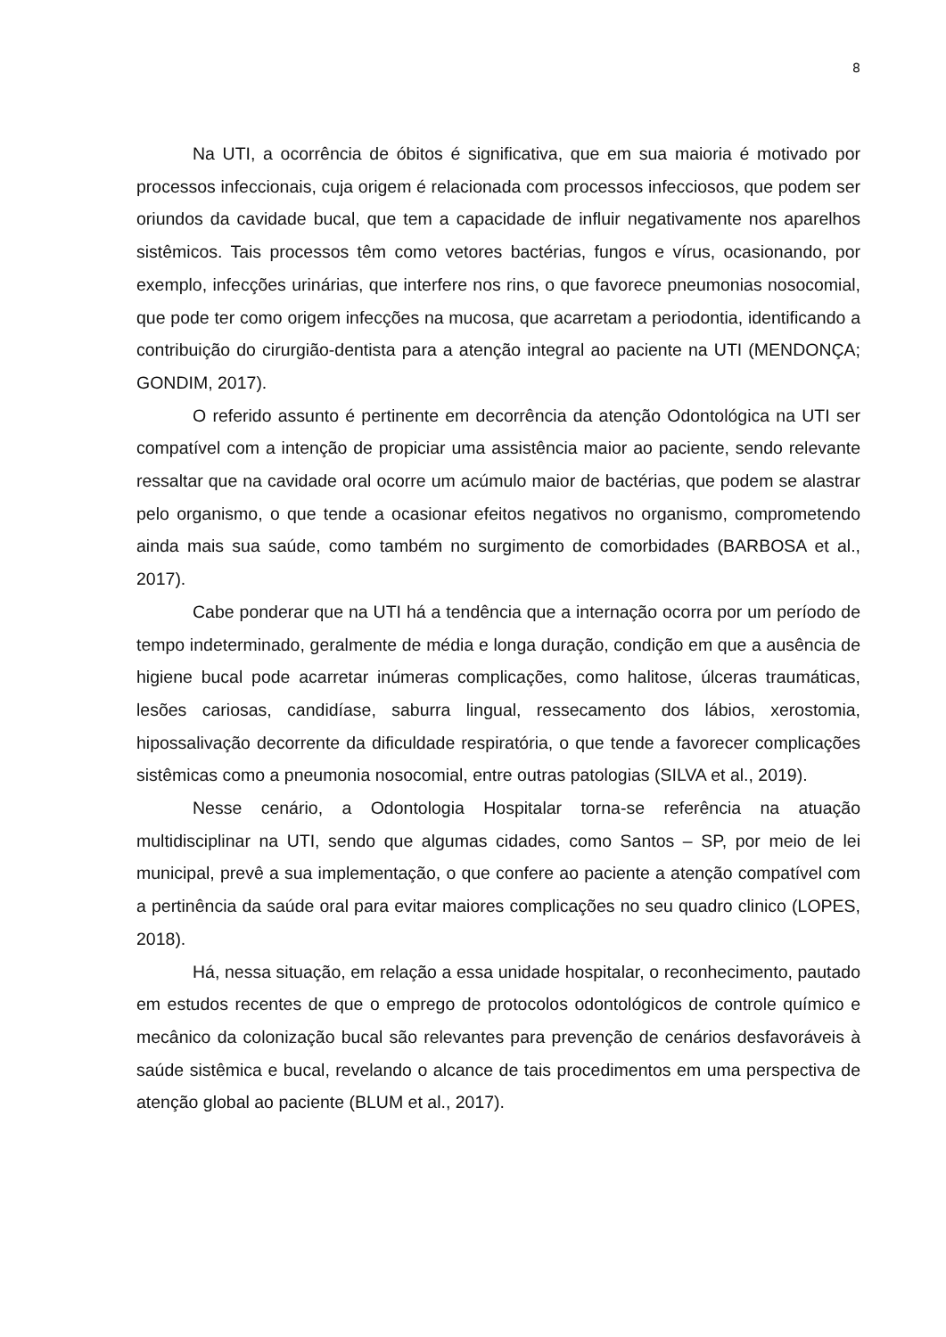8
Na UTI, a ocorrência de óbitos é significativa, que em sua maioria é motivado por processos infeccionais, cuja origem é relacionada com processos infecciosos, que podem ser oriundos da cavidade bucal, que tem a capacidade de influir negativamente nos aparelhos sistêmicos. Tais processos têm como vetores bactérias, fungos e vírus, ocasionando, por exemplo, infecções urinárias, que interfere nos rins, o que favorece pneumonias nosocomial, que pode ter como origem infecções na mucosa, que acarretam a periodontia, identificando a contribuição do cirurgião-dentista para a atenção integral ao paciente na UTI (MENDONÇA; GONDIM, 2017).
O referido assunto é pertinente em decorrência da atenção Odontológica na UTI ser compatível com a intenção de propiciar uma assistência maior ao paciente, sendo relevante ressaltar que na cavidade oral ocorre um acúmulo maior de bactérias, que podem se alastrar pelo organismo, o que tende a ocasionar efeitos negativos no organismo, comprometendo ainda mais sua saúde, como também no surgimento de comorbidades (BARBOSA et al., 2017).
Cabe ponderar que na UTI há a tendência que a internação ocorra por um período de tempo indeterminado, geralmente de média e longa duração, condição em que a ausência de higiene bucal pode acarretar inúmeras complicações, como halitose, úlceras traumáticas, lesões cariosas, candidíase, saburra lingual, ressecamento dos lábios, xerostomia, hipossalivação decorrente da dificuldade respiratória, o que tende a favorecer complicações sistêmicas como a pneumonia nosocomial, entre outras patologias (SILVA et al., 2019).
Nesse cenário, a Odontologia Hospitalar torna-se referência na atuação multidisciplinar na UTI, sendo que algumas cidades, como Santos – SP, por meio de lei municipal, prevê a sua implementação, o que confere ao paciente a atenção compatível com a pertinência da saúde oral para evitar maiores complicações no seu quadro clinico (LOPES, 2018).
Há, nessa situação, em relação a essa unidade hospitalar, o reconhecimento, pautado em estudos recentes de que o emprego de protocolos odontológicos de controle químico e mecânico da colonização bucal são relevantes para prevenção de cenários desfavoráveis à saúde sistêmica e bucal, revelando o alcance de tais procedimentos em uma perspectiva de atenção global ao paciente (BLUM et al., 2017).